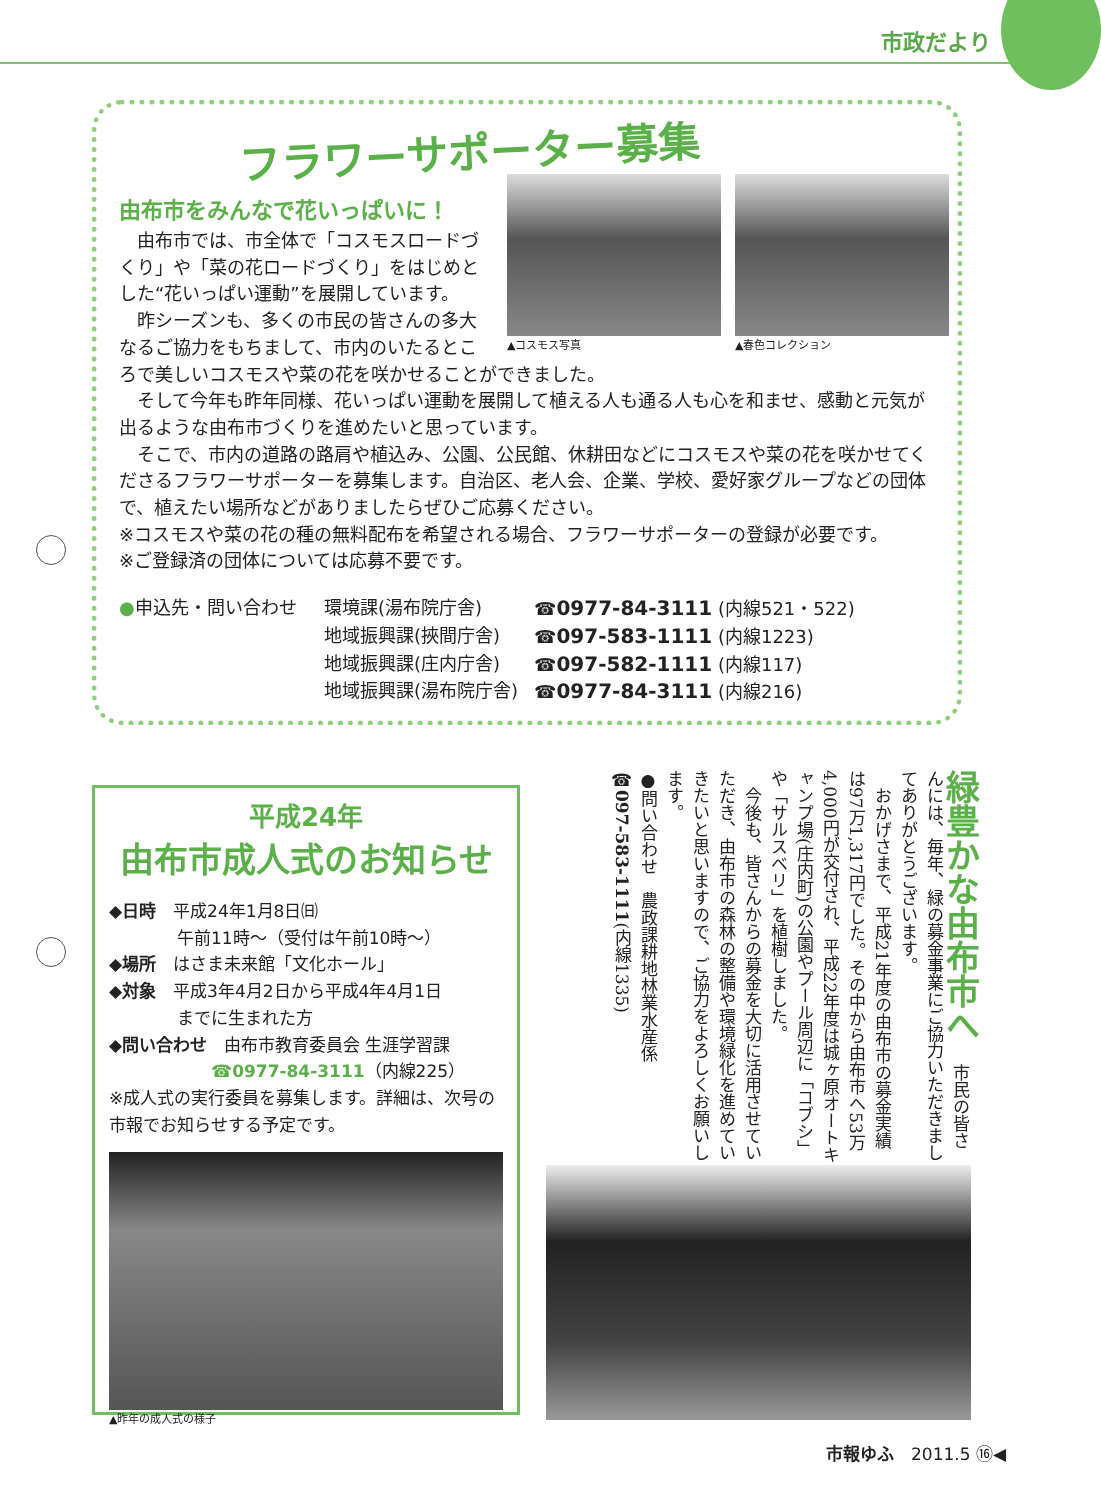市政だより
フラワーサポーター募集
▲コスモス写真 ▲春色コレクション
由布市をみんなで花いっぱいに！
　由布市では、市全体で「コスモスロードづくり」や「菜の花ロードづくり」をはじめとした“花いっぱい運動”を展開しています。
　昨シーズンも、多くの市民の皆さんの多大なるご協力をもちまして、市内のいたるところで美しいコスモスや菜の花を咲かせることができました。
　そして今年も昨年同様、花いっぱい運動を展開して植える人も通る人も心を和ませ、感動と元気が出るような由布市づくりを進めたいと思っています。
　そこで、市内の道路の路肩や植込み、公園、公民館、休耕田などにコスモスや菜の花を咲かせてくださるフラワーサポーターを募集します。自治区、老人会、企業、学校、愛好家グループなどの団体で、植えたい場所などがありましたらぜひご応募ください。
※コスモスや菜の花の種の無料配布を希望される場合、フラワーサポーターの登録が必要です。
※ご登録済の団体については応募不要です。
●申込先・問い合わせ 環境課(湯布院庁舎) ☎0977-84-3111 (内線521・522) 地域振興課(挾間庁舎) ☎097-583-1111 (内線1223) 地域振興課(庄内庁舎) ☎097-582-1111 (内線117) 地域振興課(湯布院庁舎) ☎0977-84-3111 (内線216)
平成24年
由布市成人式のお知らせ
◆日時　平成24年1月8日㈰
　　　　午前11時～（受付は午前10時～）
◆場所　はさま未来館「文化ホール」
◆対象　平成3年4月2日から平成4年4月1日
　　　　までに生まれた方
◆問い合わせ　由布市教育委員会 生涯学習課
　　　　　　☎0977-84-3111（内線225）
※成人式の実行委員を募集します。詳細は、次号の市報でお知らせする予定です。
▲昨年の成人式の様子
緑豊かな由布市へ 　市民の皆さんには、毎年、緑の募金事業にご協力いただきましてありがとうございます。
　おかげさまで、平成21年度の由布市の募金実績は97万1,317円でした。その中から由布市へ53万4,000円が交付され、平成22年度は城ヶ原オートキャンプ場(庄内町)の公園やプール周辺に「コブシ」や「サルスベリ」を植樹しました。
　今後も、皆さんからの募金を大切に活用させていただき、由布市の森林の整備や環境緑化を進めていきたいと思いますので、ご協力をよろしくお願いします。
●問い合わせ　農政課耕地林業水産係
☎097-583-1111(内線1335)
市報ゆふ　2011.5 ⑯◀